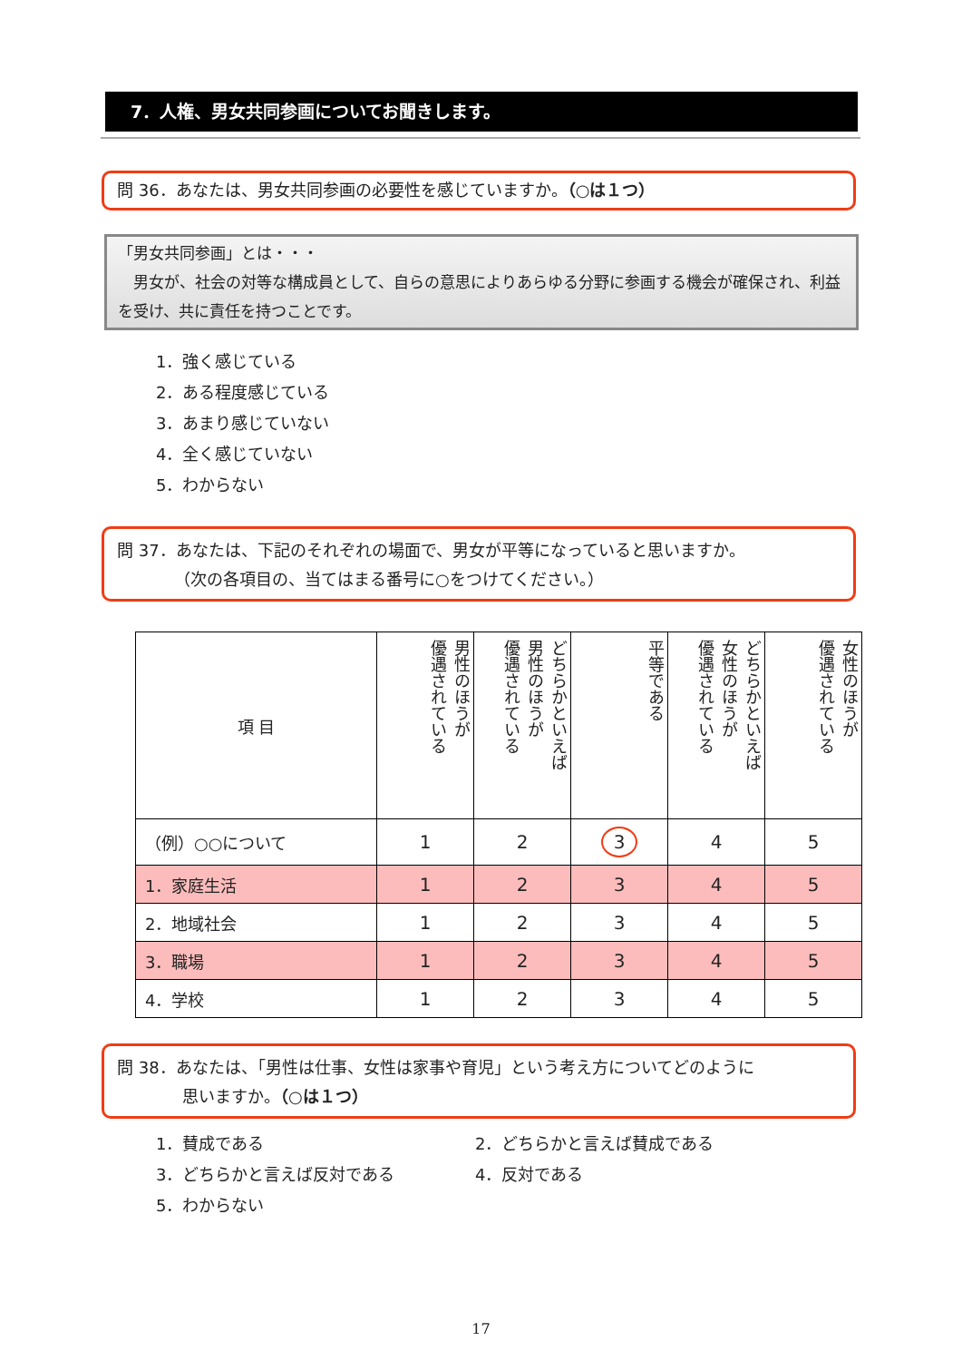7．人権、男女共同参画についてお聞きします。
問 36．あなたは、男女共同参画の必要性を感じていますか。（○は１つ）
「男女共同参画」とは・・・
　男女が、社会の対等な構成員として、自らの意思によりあらゆる分野に参画する機会が確保され、利益を受け、共に責任を持つことです。
1．強く感じている
2．ある程度感じている
3．あまり感じていない
4．全く感じていない
5．わからない
問 37．あなたは、下記のそれぞれの場面で、男女が平等になっていると思いますか。
　　　　（次の各項目の、当てはまる番号に○をつけてください。）
| 項 目 | 男性のほうが 優遇されている | どちらかといえば 男性のほうが 優遇されている | 平等である | どちらかといえば 女性のほうが 優遇されている | 女性のほうが 優遇されている |
| --- | --- | --- | --- | --- | --- |
| （例）○○について | 1 | 2 | 3 | 4 | 5 |
| 1．家庭生活 | 1 | 2 | 3 | 4 | 5 |
| 2．地域社会 | 1 | 2 | 3 | 4 | 5 |
| 3．職場 | 1 | 2 | 3 | 4 | 5 |
| 4．学校 | 1 | 2 | 3 | 4 | 5 |
問 38．あなたは、「男性は仕事、女性は家事や育児」という考え方についてどのように
　　　　思いますか。（○は１つ）
1．賛成である 2．どちらかと言えば賛成である
3．どちらかと言えば反対である 4．反対である
5．わからない
17